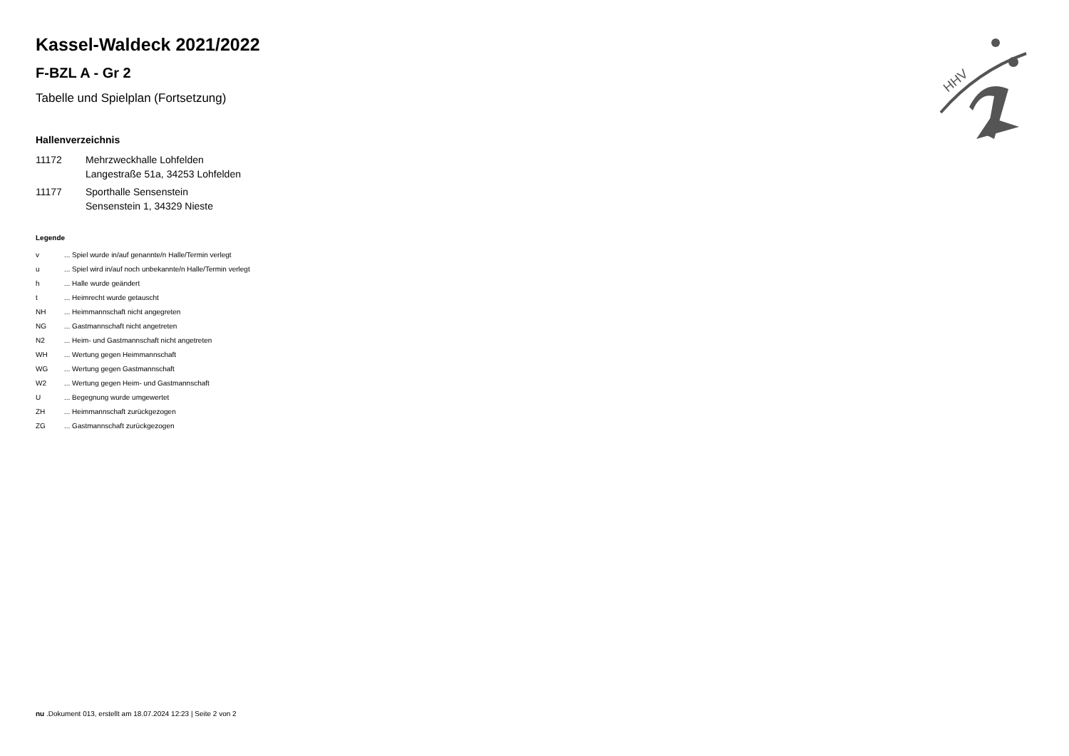HHV
Kassel-Waldeck 2021/2022
F-BZL A - Gr 2
Tabelle und Spielplan (Fortsetzung)
Hallenverzeichnis
| 11172 | Mehrzweckhalle Lohfelden Langestraße 51a, 34253 Lohfelden |
| 11177 | Sporthalle Sensenstein Sensenstein 1, 34329 Nieste |
Legende
| v | ... Spiel wurde in/auf genannte/n Halle/Termin verlegt |
| u | ... Spiel wird in/auf noch unbekannte/n Halle/Termin verlegt |
| h | ... Halle wurde geändert |
| t | ... Heimrecht wurde getauscht |
| NH | ... Heimmannschaft nicht angegreten |
| NG | ... Gastmannschaft nicht angetreten |
| N2 | ... Heim- und Gastmannschaft nicht angetreten |
| WH | ... Wertung gegen Heimmannschaft |
| WG | ... Wertung gegen Gastmannschaft |
| W2 | ... Wertung gegen Heim- und Gastmannschaft |
| U | ... Begegnung wurde umgewertet |
| ZH | ... Heimmannschaft zurückgezogen |
| ZG | ... Gastmannschaft zurückgezogen |
nu .Dokument 013, erstellt am 18.07.2024 12:23 | Seite 2 von 2